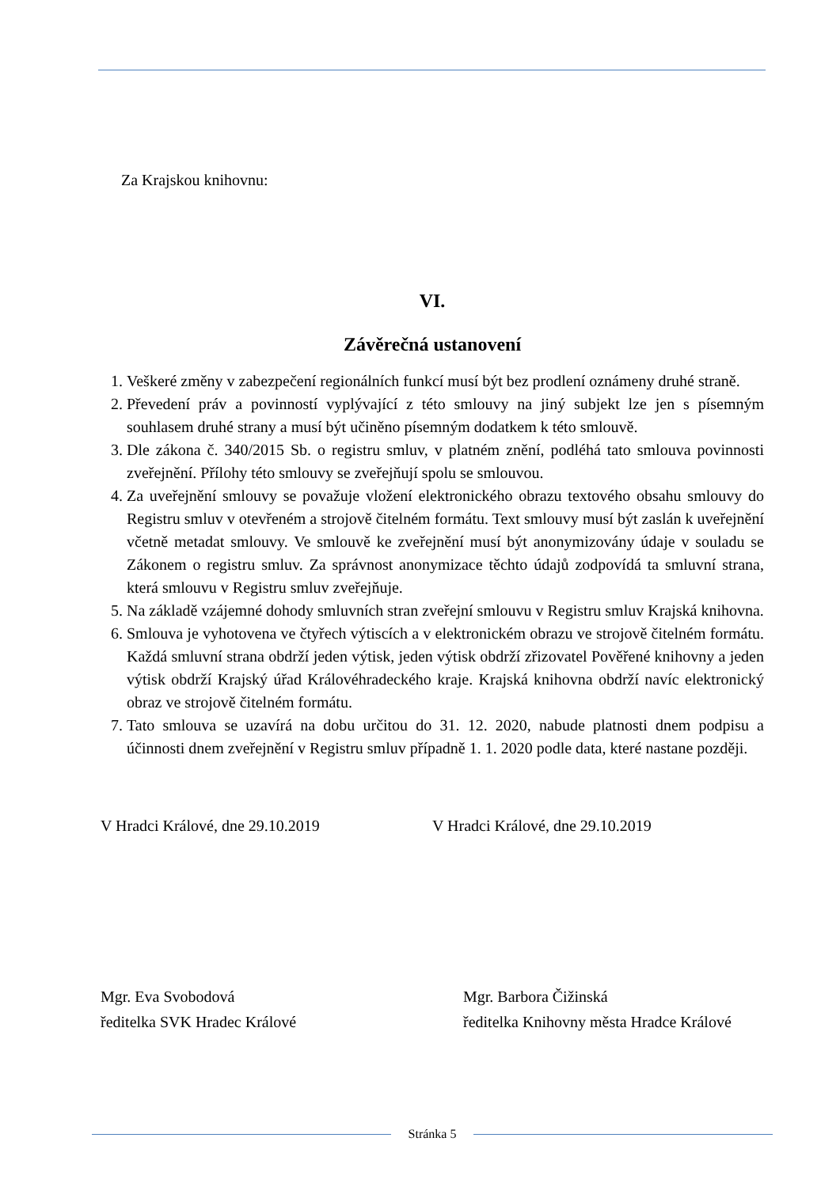Za Krajskou knihovnu:
VI.
Závěrečná ustanovení
1. Veškeré změny v zabezpečení regionálních funkcí musí být bez prodlení oznámeny druhé straně.
2. Převedení práv a povinností vyplývající z této smlouvy na jiný subjekt lze jen s písemným souhlasem druhé strany a musí být učiněno písemným dodatkem k této smlouvě.
3. Dle zákona č. 340/2015 Sb. o registru smluv, v platném znění, podléhá tato smlouva povinnosti zveřejnění. Přílohy této smlouvy se zveřejňují spolu se smlouvou.
4. Za uveřejnění smlouvy se považuje vložení elektronického obrazu textového obsahu smlouvy do Registru smluv v otevřeném a strojově čitelném formátu. Text smlouvy musí být zaslán k uveřejnění včetně metadat smlouvy. Ve smlouvě ke zveřejnění musí být anonymizovány údaje v souladu se Zákonem o registru smluv. Za správnost anonymizace těchto údajů zodpovídá ta smluvní strana, která smlouvu v Registru smluv zveřejňuje.
5. Na základě vzájemné dohody smluvních stran zveřejní smlouvu v Registru smluv Krajská knihovna.
6. Smlouva je vyhotovena ve čtyřech výtiscích a v elektronickém obrazu ve strojově čitelném formátu. Každá smluvní strana obdrží jeden výtisk, jeden výtisk obdrží zřizovatel Pověřené knihovny a jeden výtisk obdrží Krajský úřad Královéhradeckého kraje. Krajská knihovna obdrží navíc elektronický obraz ve strojově čitelném formátu.
7. Tato smlouva se uzavírá na dobu určitou do 31. 12. 2020, nabude platnosti dnem podpisu a účinnosti dnem zveřejnění v Registru smluv případně 1. 1. 2020 podle data, které nastane později.
V Hradci Králové, dne 29.10.2019 V Hradci Králové, dne 29.10.2019
Mgr. Eva Svobodová
ředitelka SVK Hradec Králové
Mgr. Barbora Čižinská
ředitelka Knihovny města Hradce Králové
Stránka 5